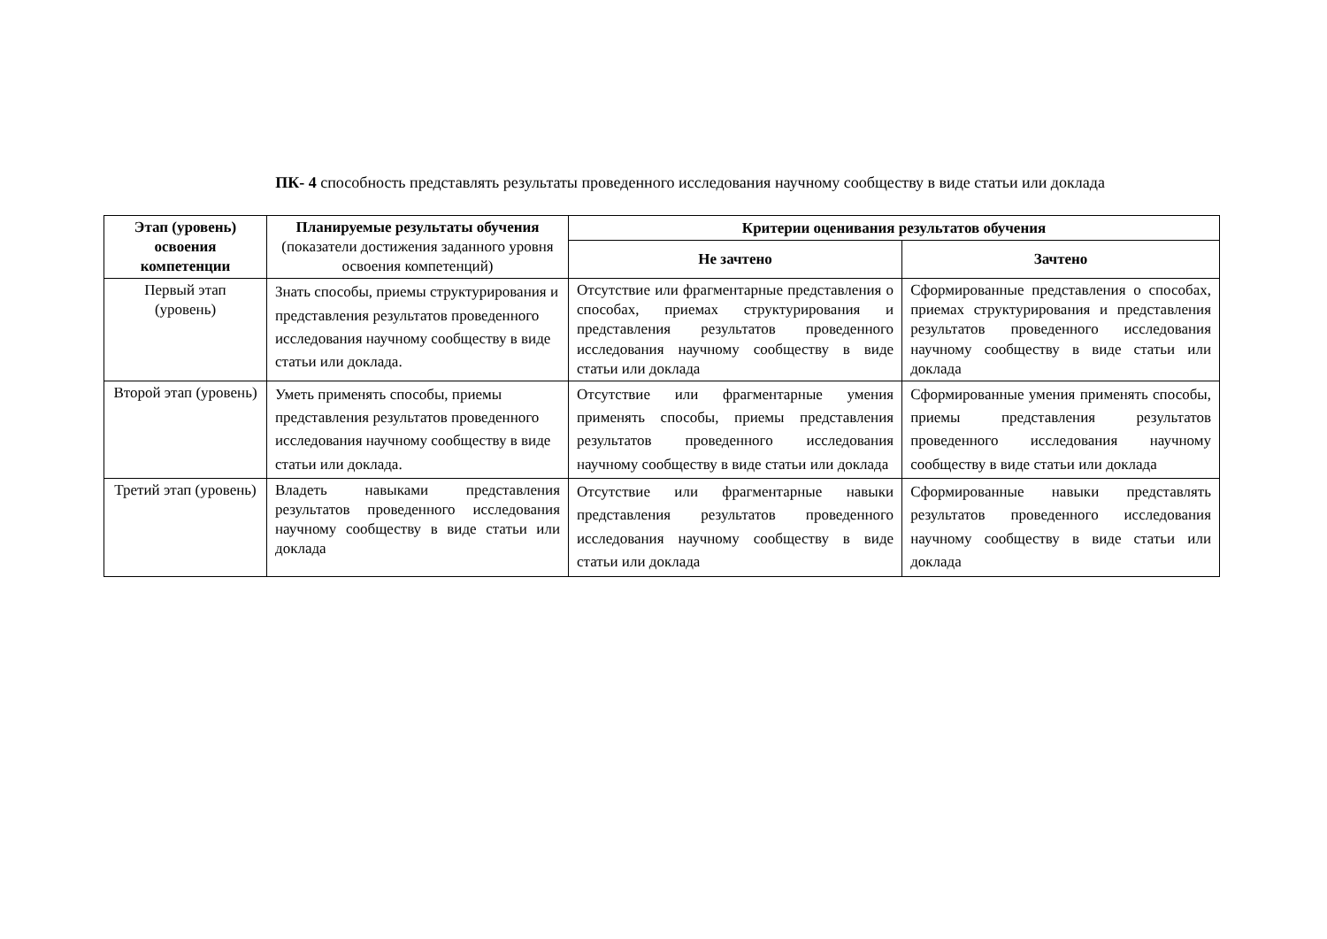ПК- 4 способность представлять результаты проведенного исследования научному сообществу в виде статьи или доклада
| Этап (уровень) освоения компетенции | Планируемые результаты обучения (показатели достижения заданного уровня освоения компетенций) | Критерии оценивания результатов обучения | |
| --- | --- | --- | --- |
| | | Не зачтено | Зачтено |
| Первый этап (уровень) | Знать способы, приемы структурирования и представления результатов проведенного исследования научному сообществу в виде статьи или доклада. | Отсутствие или фрагментарные представления о способах, приемах структурирования и представления результатов проведенного исследования научному сообществу в виде статьи или доклада | Сформированные представления о способах, приемах структурирования и представления результатов проведенного исследования научному сообществу в виде статьи или доклада |
| Второй этап (уровень) | Уметь применять способы, приемы представления результатов проведенного исследования научному сообществу в виде статьи или доклада. | Отсутствие или фрагментарные умения применять способы, приемы представления результатов проведенного исследования научному сообществу в виде статьи или доклада | Сформированные умения применять способы, приемы представления результатов проведенного исследования научному сообществу в виде статьи или доклада |
| Третий этап (уровень) | Владеть навыками представления результатов проведенного исследования научному сообществу в виде статьи или доклада | Отсутствие или фрагментарные навыки представления результатов проведенного исследования научному сообществу в виде статьи или доклада | Сформированные навыки представлять результатов проведенного исследования научному сообществу в виде статьи или доклада |